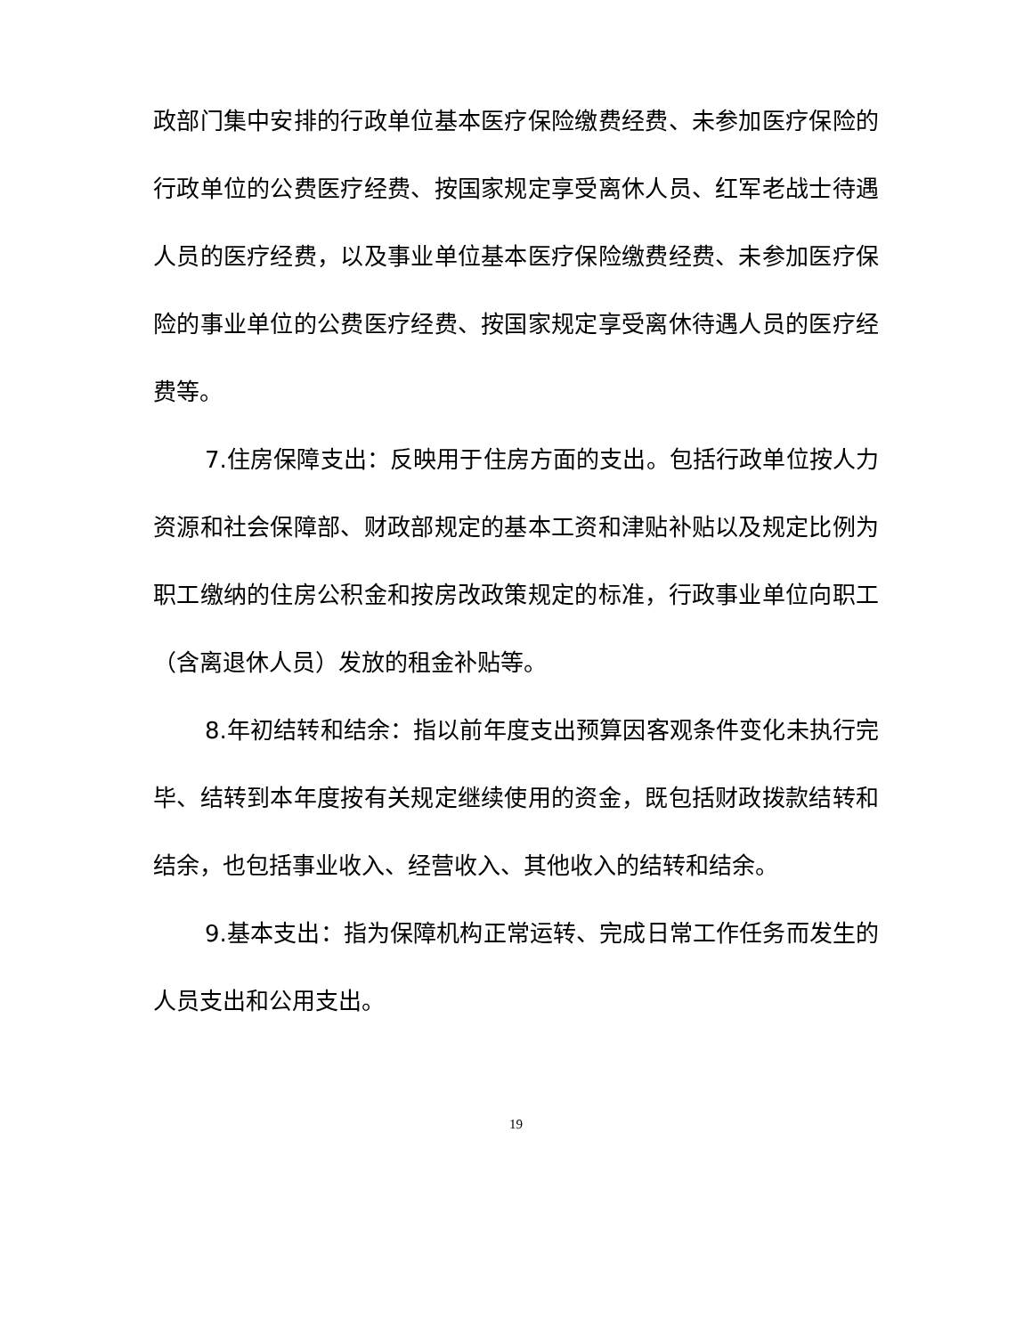政部门集中安排的行政单位基本医疗保险缴费经费、未参加医疗保险的行政单位的公费医疗经费、按国家规定享受离休人员、红军老战士待遇人员的医疗经费，以及事业单位基本医疗保险缴费经费、未参加医疗保险的事业单位的公费医疗经费、按国家规定享受离休待遇人员的医疗经费等。
7.住房保障支出：反映用于住房方面的支出。包括行政单位按人力资源和社会保障部、财政部规定的基本工资和津贴补贴以及规定比例为职工缴纳的住房公积金和按房改政策规定的标准，行政事业单位向职工（含离退休人员）发放的租金补贴等。
8.年初结转和结余：指以前年度支出预算因客观条件变化未执行完毕、结转到本年度按有关规定继续使用的资金，既包括财政拨款结转和结余，也包括事业收入、经营收入、其他收入的结转和结余。
9.基本支出：指为保障机构正常运转、完成日常工作任务而发生的人员支出和公用支出。
19